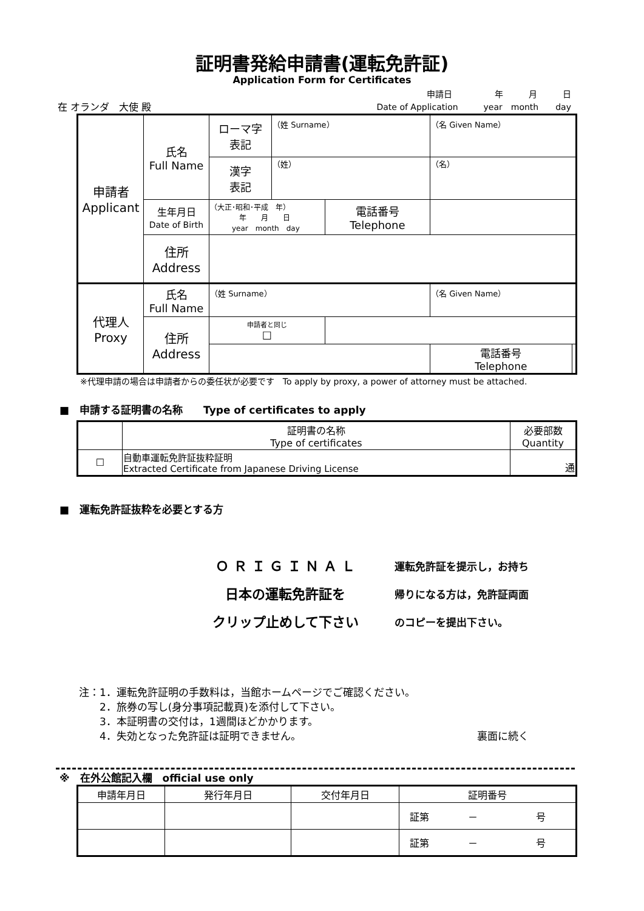証明書発給申請書(運転免許証)
Application Form for Certificates
在 オランダ　大使 殿
申請日　　　　　年　　　月　　　日
Date of Application　　　year　month　　day
| 申請者 Applicant | 氏名 Full Name | ローマ字 表記 | （姓 Surname） | | （名 Given Name） | |
| | | 漢字 表記 | （姓） | | （名） | |
| | 生年月日 Date of Birth | （大正･昭和･平成 年） 年 月 日 year month day | | 電話番号 Telephone | | |
| | 住所 Address | | | | | |
| 代理人 Proxy | 氏名 Full Name | （姓 Surname） | | | （名 Given Name） | |
| | 住所 Address | 申請者と同じ ☐ | | | | |
| | | | | | 電話番号 Telephone | |
※代理申請の場合は申請者からの委任状が必要です　To apply by proxy, a power of attorney must be attached.
■　申請する証明書の名称　　Type of certificates to apply
| | 証明書の名称 Type of certificates | 必要部数 Quantity |
| --- | --- | --- |
| ☐ | 自動車運転免許証抜粋証明 Extracted Certificate from Japanese Driving License | 通 |
■　運転免許証抜粋を必要とする方
Ｏ Ｒ Ｉ Ｇ Ｉ Ｎ Ａ Ｌ
日本の運転免許証を
クリップ止めして下さい
運転免許証を提示し，お持ち
帰りになる方は，免許証両面
のコピーを提出下さい。
注：1．運転免許証明の手数料は，当館ホームページでご確認ください。
　　2．旅券の写し(身分事項記載頁)を添付して下さい。
　　3．本証明書の交付は，1週間ほどかかります。
　　4．失効となった免許証は証明できません。 裏面に続く
※　在外公館記入欄　official use only
| 申請年月日 | 発行年月日 | 交付年月日 | 証明番号 |
| | | | 証第 － 号 |
| | | | 証第 － 号 |